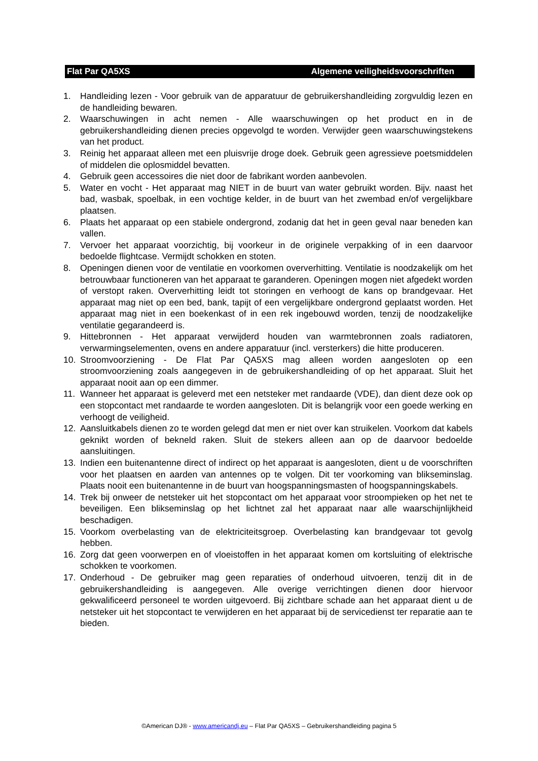Flat Par QA5XS Algemene veiligheidsvoorschriften
1. Handleiding lezen - Voor gebruik van de apparatuur de gebruikershandleiding zorgvuldig lezen en de handleiding bewaren.
2. Waarschuwingen in acht nemen - Alle waarschuwingen op het product en in de gebruikershandleiding dienen precies opgevolgd te worden. Verwijder geen waarschuwingstekens van het product.
3. Reinig het apparaat alleen met een pluisvrije droge doek. Gebruik geen agressieve poetsmiddelen of middelen die oplosmiddel bevatten.
4. Gebruik geen accessoires die niet door de fabrikant worden aanbevolen.
5. Water en vocht - Het apparaat mag NIET in de buurt van water gebruikt worden. Bijv. naast het bad, wasbak, spoelbak, in een vochtige kelder, in de buurt van het zwembad en/of vergelijkbare plaatsen.
6. Plaats het apparaat op een stabiele ondergrond, zodanig dat het in geen geval naar beneden kan vallen.
7. Vervoer het apparaat voorzichtig, bij voorkeur in de originele verpakking of in een daarvoor bedoelde flightcase. Vermijdt schokken en stoten.
8. Openingen dienen voor de ventilatie en voorkomen oververhitting. Ventilatie is noodzakelijk om het betrouwbaar functioneren van het apparaat te garanderen. Openingen mogen niet afgedekt worden of verstopt raken. Oververhitting leidt tot storingen en verhoogt de kans op brandgevaar. Het apparaat mag niet op een bed, bank, tapijt of een vergelijkbare ondergrond geplaatst worden. Het apparaat mag niet in een boekenkast of in een rek ingebouwd worden, tenzij de noodzakelijke ventilatie gegarandeerd is.
9. Hittebronnen - Het apparaat verwijderd houden van warmtebronnen zoals radiatoren, verwarmingselementen, ovens en andere apparatuur (incl. versterkers) die hitte produceren.
10. Stroomvoorziening - De Flat Par QA5XS mag alleen worden aangesloten op een stroomvoorziening zoals aangegeven in de gebruikershandleiding of op het apparaat. Sluit het apparaat nooit aan op een dimmer.
11. Wanneer het apparaat is geleverd met een netsteker met randaarde (VDE), dan dient deze ook op een stopcontact met randaarde te worden aangesloten. Dit is belangrijk voor een goede werking en verhoogt de veiligheid.
12. Aansluitkabels dienen zo te worden gelegd dat men er niet over kan struikelen. Voorkom dat kabels geknikt worden of bekneld raken. Sluit de stekers alleen aan op de daarvoor bedoelde aansluitingen.
13. Indien een buitenantenne direct of indirect op het apparaat is aangesloten, dient u de voorschriften voor het plaatsen en aarden van antennes op te volgen. Dit ter voorkoming van blikseminslag. Plaats nooit een buitenantenne in de buurt van hoogspanningsmasten of hoogspanningskabels.
14. Trek bij onweer de netsteker uit het stopcontact om het apparaat voor stroompieken op het net te beveiligen. Een blikseminslag op het lichtnet zal het apparaat naar alle waarschijnlijkheid beschadigen.
15. Voorkom overbelasting van de elektriciteitsgroep. Overbelasting kan brandgevaar tot gevolg hebben.
16. Zorg dat geen voorwerpen en of vloeistoffen in het apparaat komen om kortsluiting of elektrische schokken te voorkomen.
17. Onderhoud - De gebruiker mag geen reparaties of onderhoud uitvoeren, tenzij dit in de gebruikershandleiding is aangegeven. Alle overige verrichtingen dienen door hiervoor gekwalificeerd personeel te worden uitgevoerd. Bij zichtbare schade aan het apparaat dient u de netsteker uit het stopcontact te verwijderen en het apparaat bij de servicedienst ter reparatie aan te bieden.
©American DJ® - www.americandj.eu – Flat Par QA5XS – Gebruikershandleiding pagina 5